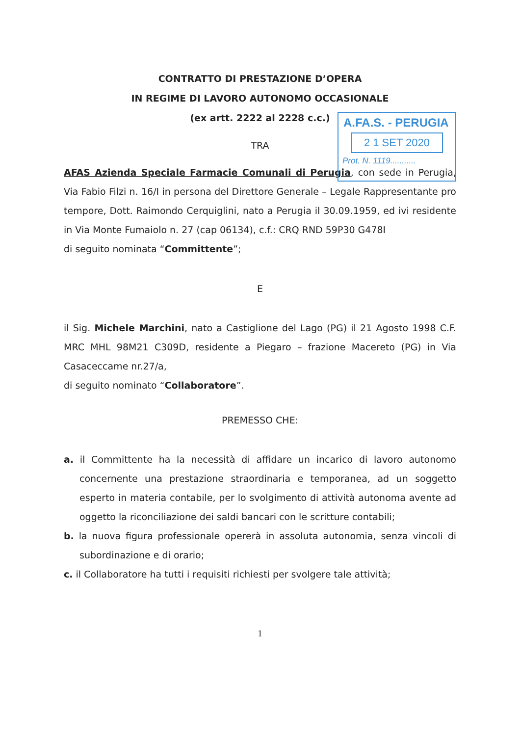A.FA.S. - PERUGIA
2 1 SET 2020
Prot. N. 1119...........
CONTRATTO DI PRESTAZIONE D’OPERA
IN REGIME DI LAVORO AUTONOMO OCCASIONALE
(ex artt. 2222 al 2228 c.c.)
TRA
AFAS Azienda Speciale Farmacie Comunali di Perugia, con sede in Perugia, Via Fabio Filzi n. 16/I in persona del Direttore Generale – Legale Rappresentante pro tempore, Dott. Raimondo Cerquiglini, nato a Perugia il 30.09.1959, ed ivi residente in Via Monte Fumaiolo n. 27 (cap 06134), c.f.: CRQ RND 59P30 G478I
di seguito nominata “Committente”;
E
il Sig. Michele Marchini, nato a Castiglione del Lago (PG) il 21 Agosto 1998 C.F. MRC MHL 98M21 C309D, residente a Piegaro – frazione Macereto (PG) in Via Casaceccame nr.27/a,
di seguito nominato “Collaboratore”.
PREMESSO CHE:
a. il Committente ha la necessità di affidare un incarico di lavoro autonomo concernente una prestazione straordinaria e temporanea, ad un soggetto esperto in materia contabile, per lo svolgimento di attività autonoma avente ad oggetto la riconciliazione dei saldi bancari con le scritture contabili;
b. la nuova figura professionale opererà in assoluta autonomia, senza vincoli di subordinazione e di orario;
c. il Collaboratore ha tutti i requisiti richiesti per svolgere tale attività;
1